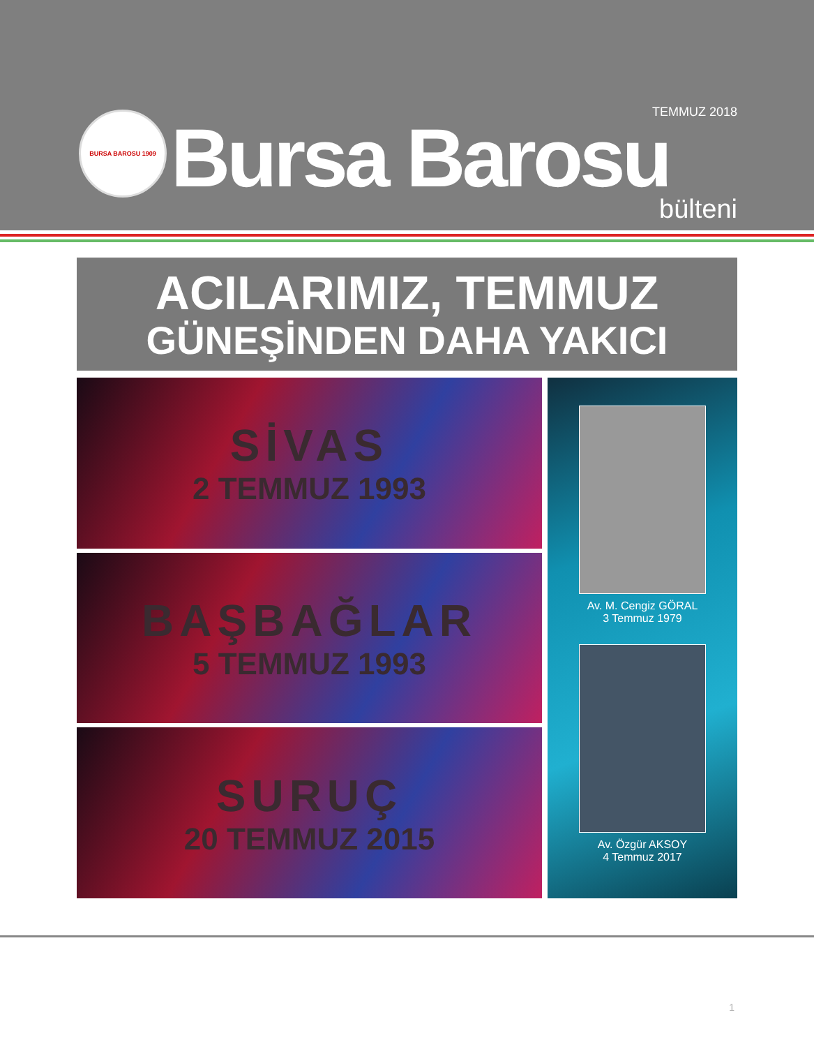BURSA BAROSU 1909
TEMMUZ 2018
Bursa Barosu
bülteni
ACILARIMIZ, TEMMUZ
GÜNEŞİNDEN DAHA YAKICI
SİVAS
2 TEMMUZ 1993
BAŞBAĞLAR
5 TEMMUZ 1993
SURUÇ
20 TEMMUZ 2015
Av. M. Cengiz GÖRAL
3 Temmuz 1979
Av. Özgür AKSOY
4 Temmuz 2017
1